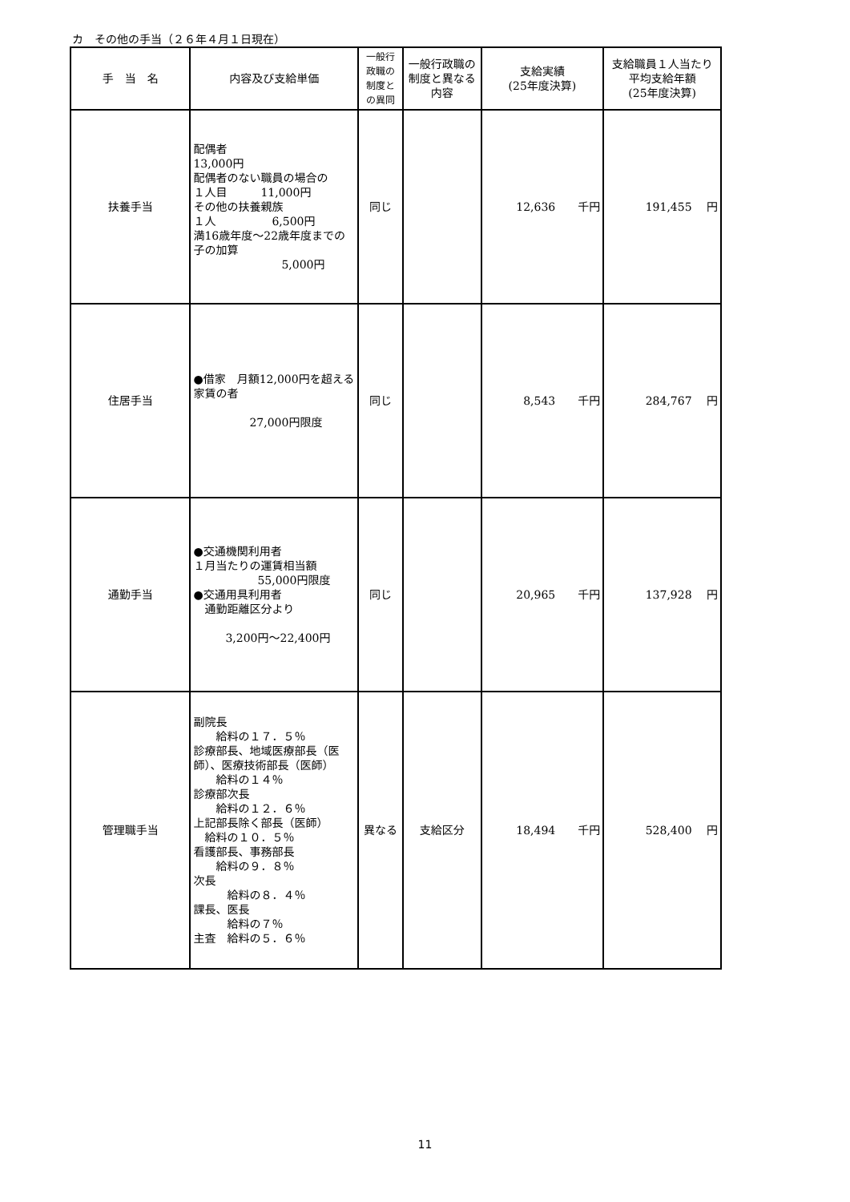カ　その他の手当（２６年４月１日現在）
| 手 当 名 | 内容及び支給単価 | 一般行政職の制度との異同 | 一般行政職の制度と異なる内容 | 支給実績 (25年度決算) | 支給職員１人当たり平均支給年額 (25年度決算) |
| --- | --- | --- | --- | --- | --- |
| 扶養手当 | 配偶者 13,000円 配偶者のない職員の場合の １人目 11,000円 その他の扶養親族 １人 6,500円 満16歳年度～22歳年度までの子の加算 5,000円 | 同じ | | 12,636 千円 | 191,455 円 |
| 住居手当 | ●借家 月額12,000円を超える家賃の者 27,000円限度 | 同じ | | 8,543 千円 | 284,767 円 |
| 通勤手当 | ●交通機関利用者 １月当たりの運賃相当額 55,000円限度 ●交通用具利用者 通勤距離区分より 3,200円～22,400円 | 同じ | | 20,965 千円 | 137,928 円 |
| 管理職手当 | 副院長 給料の１７．５％ 診療部長、地域医療部長（医師）、医療技術部長（医師） 給料の１４％ 診療部次長 給料の１２．６％ 上記部長除く部長（医師） 給料の１０．５％ 看護部長、事務部長 給料の９．８％ 次長 給料の８．４％ 課長、医長 給料の７％ 主査 給料の５．６％ | 異なる | 支給区分 | 18,494 千円 | 528,400 円 |
11